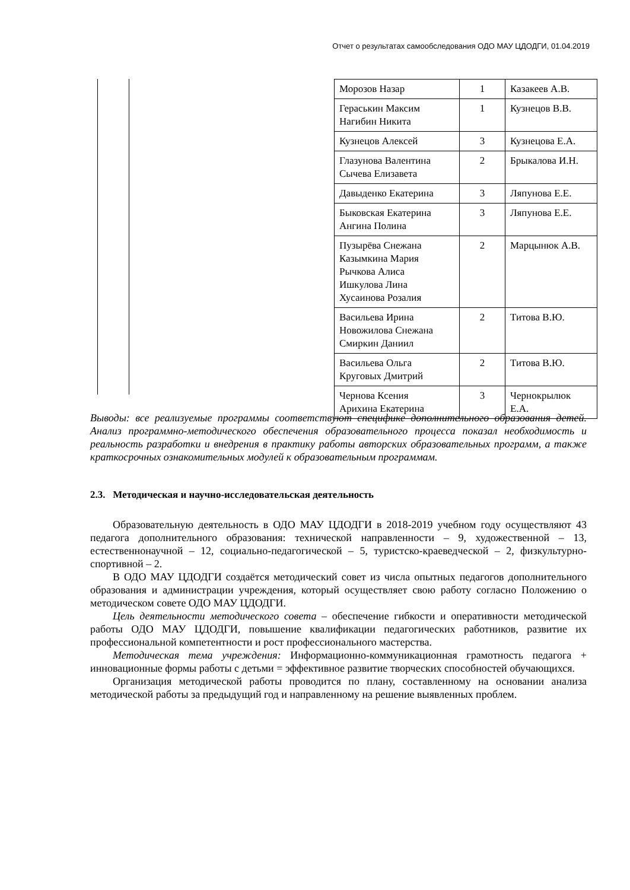Отчет о результатах самообследования ОДО МАУ ЦДОДГИ, 01.04.2019
| Морозов Назар | 1 | Казакеев А.В. |
| Гераськин Максим Нагибин Никита | 1 | Кузнецов В.В. |
| Кузнецов Алексей | 3 | Кузнецова Е.А. |
| Глазунова Валентина Сычева Елизавета | 2 | Брыкалова И.Н. |
| Давыденко Екатерина | 3 | Ляпунова Е.Е. |
| Быковская Екатерина Ангина Полина | 3 | Ляпунова Е.Е. |
| Пузырёва Снежана Казымкина Мария Рычкова Алиса Ишкулова Лина Хусаинова Розалия | 2 | Марцынюк А.В. |
| Васильева Ирина Новожилова Снежана Смиркин Даниил | 2 | Титова В.Ю. |
| Васильева Ольга Круговых Дмитрий | 2 | Титова В.Ю. |
| Чернова Ксения Арихина Екатерина | 3 | Чернокрылюк Е.А. |
Выводы: все реализуемые программы соответствуют специфике дополнительного образования детей. Анализ программно-методического обеспечения образовательного процесса показал необходимость и реальность разработки и внедрения в практику работы авторских образовательных программ, а также краткосрочных ознакомительных модулей к образовательным программам.
2.3. Методическая и научно-исследовательская деятельность
Образовательную деятельность в ОДО МАУ ЦДОДГИ в 2018-2019 учебном году осуществляют 43 педагога дополнительного образования: технической направленности – 9, художественной – 13, естественнонаучной – 12, социально-педагогической – 5, туристско-краеведческой – 2, физкультурно-спортивной – 2.
В ОДО МАУ ЦДОДГИ создаётся методический совет из числа опытных педагогов дополнительного образования и администрации учреждения, который осуществляет свою работу согласно Положению о методическом совете ОДО МАУ ЦДОДГИ.
Цель деятельности методического совета – обеспечение гибкости и оперативности методической работы ОДО МАУ ЦДОДГИ, повышение квалификации педагогических работников, развитие их профессиональной компетентности и рост профессионального мастерства.
Методическая тема учреждения: Информационно-коммуникационная грамотность педагога + инновационные формы работы с детьми = эффективное развитие творческих способностей обучающихся.
Организация методической работы проводится по плану, составленному на основании анализа методической работы за предыдущий год и направленному на решение выявленных проблем.